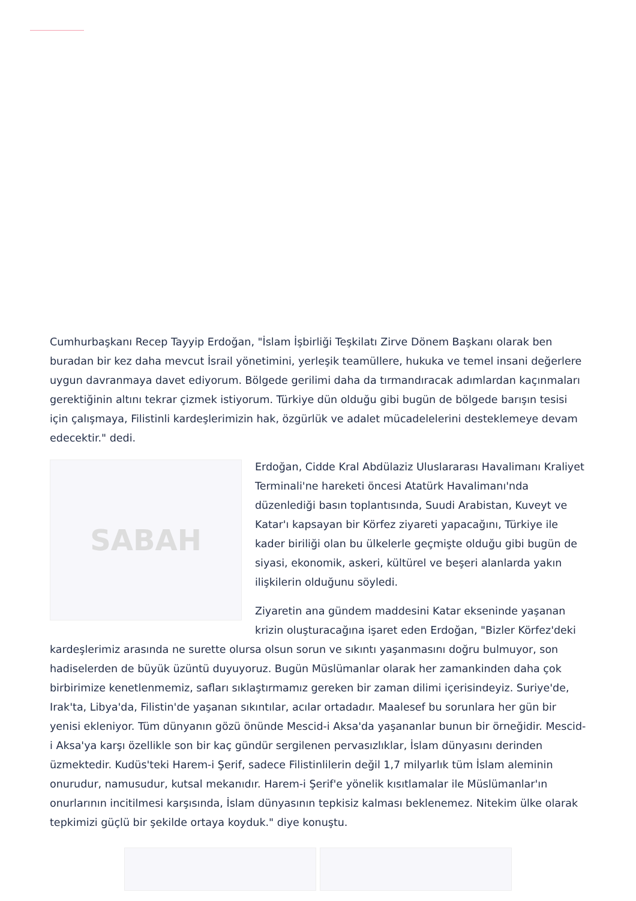Cumhurbaşkanı Recep Tayyip Erdoğan, "İslam İşbirliği Teşkilatı Zirve Dönem Başkanı olarak ben buradan bir kez daha mevcut İsrail yönetimini, yerleşik teamüllere, hukuka ve temel insani değerlere uygun davranmaya davet ediyorum. Bölgede gerilimi daha da tırmandıracak adımlardan kaçınmaları gerektiğinin altını tekrar çizmek istiyorum. Türkiye dün olduğu gibi bugün de bölgede barışın tesisi için çalışmaya, Filistinli kardeşlerimizin hak, özgürlük ve adalet mücadelelerini desteklemeye devam edecektir." dedi.
SABAH
Erdoğan, Cidde Kral Abdülaziz Uluslararası Havalimanı Kraliyet Terminali'ne hareketi öncesi Atatürk Havalimanı'nda düzenlediği basın toplantısında, Suudi Arabistan, Kuveyt ve Katar'ı kapsayan bir Körfez ziyareti yapacağını, Türkiye ile kader biriliği olan bu ülkelerle geçmişte olduğu gibi bugün de siyasi, ekonomik, askeri, kültürel ve beşeri alanlarda yakın ilişkilerin olduğunu söyledi.
Ziyaretin ana gündem maddesini Katar ekseninde yaşanan krizin oluşturacağına işaret eden Erdoğan, "Bizler Körfez'deki kardeşlerimiz arasında ne surette olursa olsun sorun ve sıkıntı yaşanmasını doğru bulmuyor, son hadiselerden de büyük üzüntü duyuyoruz. Bugün Müslümanlar olarak her zamankinden daha çok birbirimize kenetlenmemiz, safları sıklaştırmamız gereken bir zaman dilimi içerisindeyiz. Suriye'de, Irak'ta, Libya'da, Filistin'de yaşanan sıkıntılar, acılar ortadadır. Maalesef bu sorunlara her gün bir yenisi ekleniyor. Tüm dünyanın gözü önünde Mescid-i Aksa'da yaşananlar bunun bir örneğidir. Mescid-i Aksa'ya karşı özellikle son bir kaç gündür sergilenen pervasızlıklar, İslam dünyasını derinden üzmektedir. Kudüs'teki Harem-i Şerif, sadece Filistinlilerin değil 1,7 milyarlık tüm İslam aleminin onurudur, namusudur, kutsal mekanıdır. Harem-i Şerif'e yönelik kısıtlamalar ile Müslümanlar'ın onurlarının incitilmesi karşısında, İslam dünyasının tepkisiz kalması beklenemez. Nitekim ülke olarak tepkimizi güçlü bir şekilde ortaya koyduk." diye konuştu.